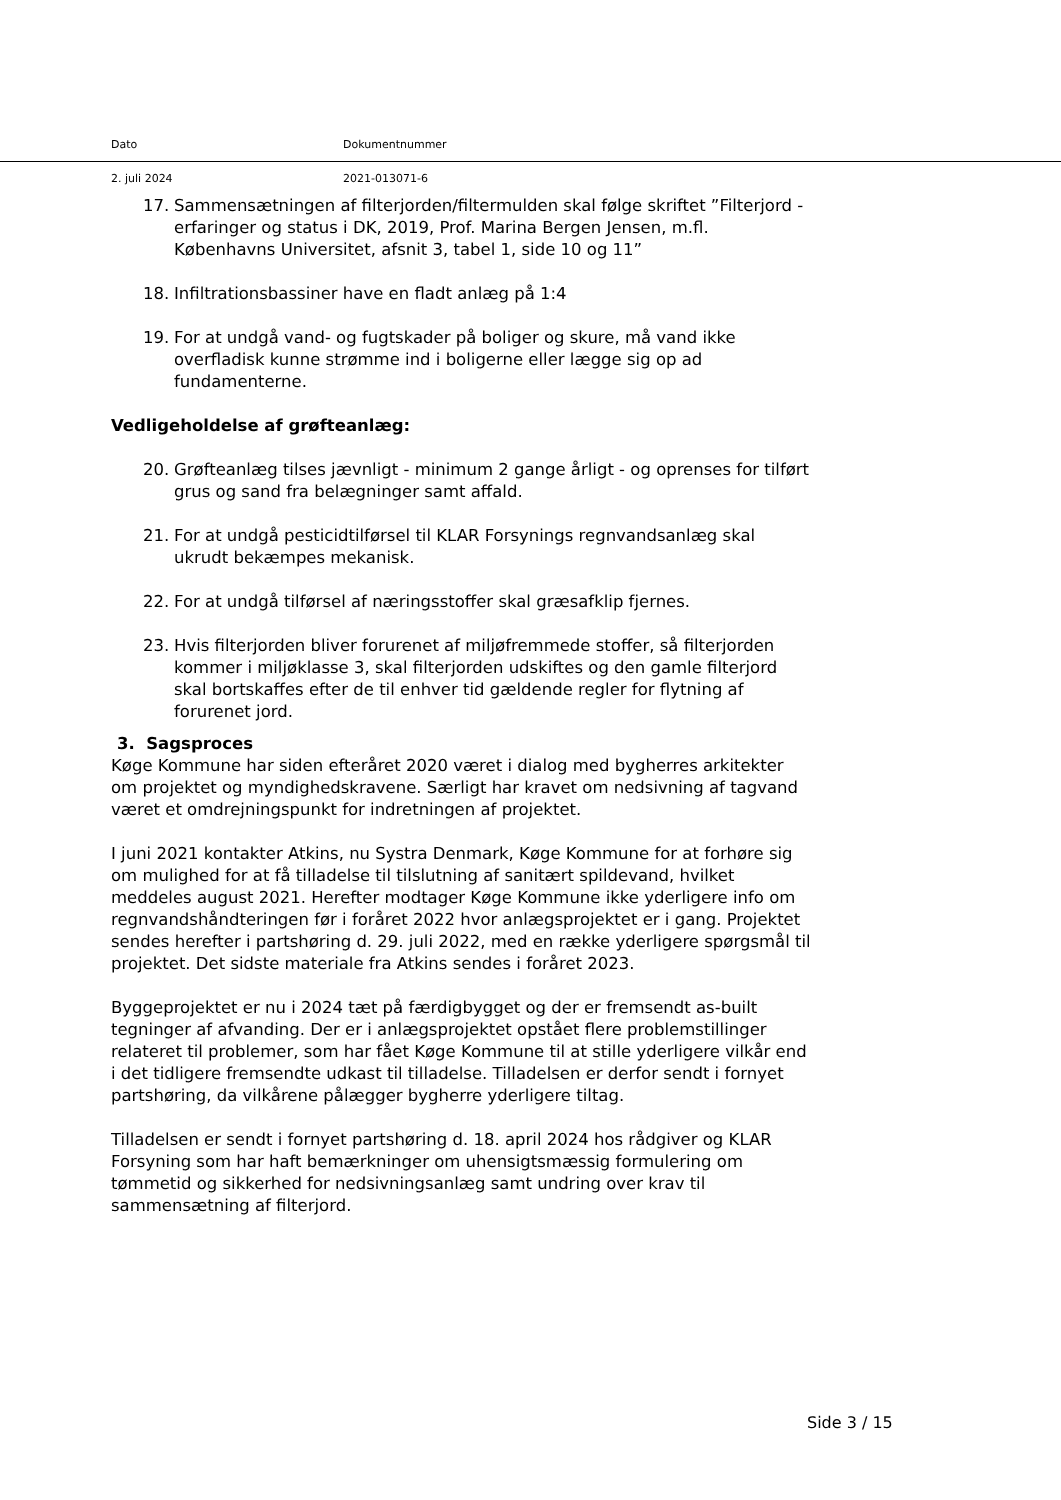Dato Dokumentnummer
2. juli 2024 2021-013071-6
17. Sammensætningen af filterjorden/filtermulden skal følge skriftet ”Filterjord - erfaringer og status i DK, 2019, Prof. Marina Bergen Jensen, m.fl. Københavns Universitet, afsnit 3, tabel 1, side 10 og 11”
18. Infiltrationsbassiner have en fladt anlæg på 1:4
19. For at undgå vand- og fugtskader på boliger og skure, må vand ikke overfladisk kunne strømme ind i boligerne eller lægge sig op ad fundamenterne.
Vedligeholdelse af grøfteanlæg:
20. Grøfteanlæg tilses jævnligt - minimum 2 gange årligt - og oprenses for tilført grus og sand fra belægninger samt affald.
21. For at undgå pesticidtilførsel til KLAR Forsynings regnvandsanlæg skal ukrudt bekæmpes mekanisk.
22. For at undgå tilførsel af næringsstoffer skal græsafklip fjernes.
23. Hvis filterjorden bliver forurenet af miljøfremmede stoffer, så filterjorden kommer i miljøklasse 3, skal filterjorden udskiftes og den gamle filterjord skal bortskaffes efter de til enhver tid gældende regler for flytning af forurenet jord.
3. Sagsproces
Køge Kommune har siden efteråret 2020 været i dialog med bygherres arkitekter om projektet og myndighedskravene. Særligt har kravet om nedsivning af tagvand været et omdrejningspunkt for indretningen af projektet.
I juni 2021 kontakter Atkins, nu Systra Denmark, Køge Kommune for at forhøre sig om mulighed for at få tilladelse til tilslutning af sanitært spildevand, hvilket meddeles august 2021. Herefter modtager Køge Kommune ikke yderligere info om regnvandshåndteringen før i foråret 2022 hvor anlægsprojektet er i gang. Projektet sendes herefter i partshøring d. 29. juli 2022, med en række yderligere spørgsmål til projektet. Det sidste materiale fra Atkins sendes i foråret 2023.
Byggeprojektet er nu i 2024 tæt på færdigbygget og der er fremsendt as-built tegninger af afvanding. Der er i anlægsprojektet opstået flere problemstillinger relateret til problemer, som har fået Køge Kommune til at stille yderligere vilkår end i det tidligere fremsendte udkast til tilladelse. Tilladelsen er derfor sendt i fornyet partshøring, da vilkårene pålægger bygherre yderligere tiltag.
Tilladelsen er sendt i fornyet partshøring d. 18. april 2024 hos rådgiver og KLAR Forsyning som har haft bemærkninger om uhensigtsmæssig formulering om tømmetid og sikkerhed for nedsivningsanlæg samt undring over krav til sammensætning af filterjord.
Side 3 / 15